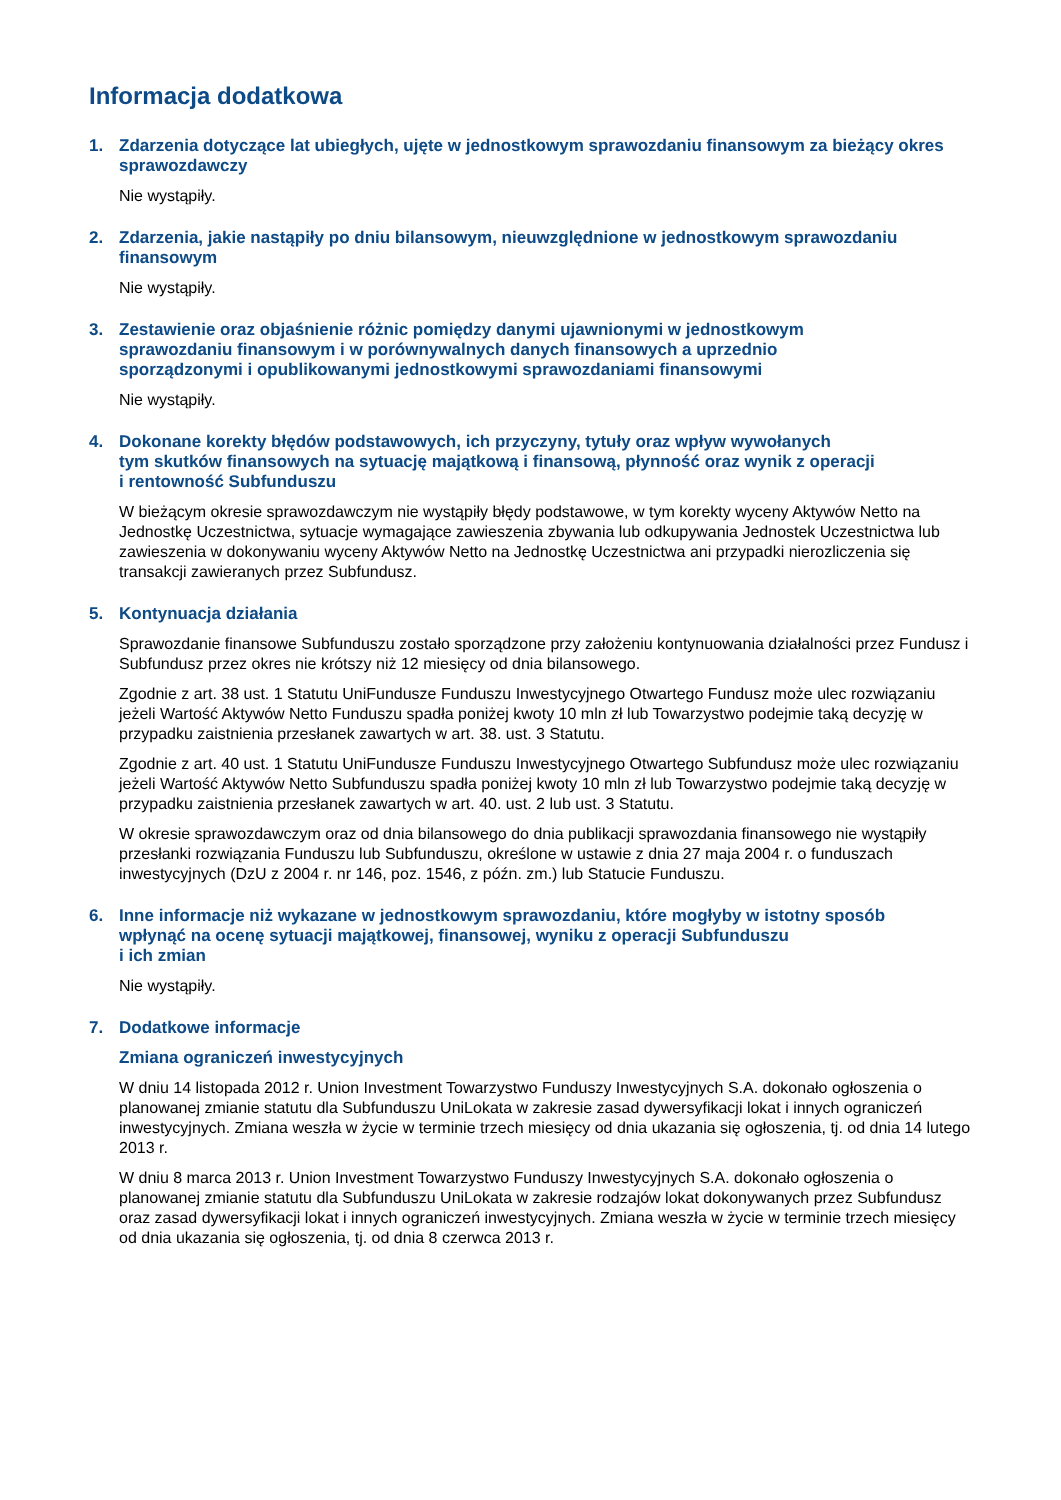Informacja dodatkowa
1. Zdarzenia dotyczące lat ubiegłych, ujęte w jednostkowym sprawozdaniu finansowym za bieżący okres sprawozdawczy
Nie wystąpiły.
2. Zdarzenia, jakie nastąpiły po dniu bilansowym, nieuwzględnione w jednostkowym sprawozdaniu finansowym
Nie wystąpiły.
3. Zestawienie oraz objaśnienie różnic pomiędzy danymi ujawnionymi w jednostkowym
sprawozdaniu finansowym i w porównywalnych danych finansowych a uprzednio
sporządzonymi i opublikowanymi jednostkowymi sprawozdaniami finansowymi
Nie wystąpiły.
4. Dokonane korekty błędów podstawowych, ich przyczyny, tytuły oraz wpływ wywołanych
tym skutków finansowych na sytuację majątkową i finansową, płynność oraz wynik z operacji
i rentowność Subfunduszu
W bieżącym okresie sprawozdawczym nie wystąpiły błędy podstawowe, w tym korekty wyceny Aktywów Netto na Jednostkę Uczestnictwa, sytuacje wymagające zawieszenia zbywania lub odkupywania Jednostek Uczestnictwa lub zawieszenia w dokonywaniu wyceny Aktywów Netto na Jednostkę Uczestnictwa ani przypadki nierozliczenia się transakcji zawieranych przez Subfundusz.
5. Kontynuacja działania
Sprawozdanie finansowe Subfunduszu zostało sporządzone przy założeniu kontynuowania działalności przez Fundusz i Subfundusz przez okres nie krótszy niż 12 miesięcy od dnia bilansowego.
Zgodnie z art. 38 ust. 1 Statutu UniFundusze Funduszu Inwestycyjnego Otwartego Fundusz może ulec rozwiązaniu jeżeli Wartość Aktywów Netto Funduszu spadła poniżej kwoty 10 mln zł lub Towarzystwo podejmie taką decyzję w przypadku zaistnienia przesłanek zawartych w art. 38. ust. 3 Statutu.
Zgodnie z art. 40 ust. 1 Statutu UniFundusze Funduszu Inwestycyjnego Otwartego Subfundusz może ulec rozwiązaniu jeżeli Wartość Aktywów Netto Subfunduszu spadła poniżej kwoty 10 mln zł lub Towarzystwo podejmie taką decyzję w przypadku zaistnienia przesłanek zawartych w art. 40. ust. 2 lub ust. 3 Statutu.
W okresie sprawozdawczym oraz od dnia bilansowego do dnia publikacji sprawozdania finansowego nie wystąpiły przesłanki rozwiązania Funduszu lub Subfunduszu, określone w ustawie z dnia 27 maja 2004 r. o funduszach inwestycyjnych (DzU z 2004 r. nr 146, poz. 1546, z późn. zm.) lub Statucie Funduszu.
6. Inne informacje niż wykazane w jednostkowym sprawozdaniu, które mogłyby w istotny sposób
wpłynąć na ocenę sytuacji majątkowej, finansowej, wyniku z operacji Subfunduszu
i ich zmian
Nie wystąpiły.
7. Dodatkowe informacje
Zmiana ograniczeń inwestycyjnych
W dniu 14 listopada 2012 r. Union Investment Towarzystwo Funduszy Inwestycyjnych S.A. dokonało ogłoszenia o planowanej zmianie statutu dla Subfunduszu UniLokata w zakresie zasad dywersyfikacji lokat i innych ograniczeń inwestycyjnych. Zmiana weszła w życie w terminie trzech miesięcy od dnia ukazania się ogłoszenia, tj. od dnia 14 lutego 2013 r.
W dniu 8 marca 2013 r. Union Investment Towarzystwo Funduszy Inwestycyjnych S.A. dokonało ogłoszenia o planowanej zmianie statutu dla Subfunduszu UniLokata w zakresie rodzajów lokat dokonywanych przez Subfundusz oraz zasad dywersyfikacji lokat i innych ograniczeń inwestycyjnych. Zmiana weszła w życie w terminie trzech miesięcy od dnia ukazania się ogłoszenia, tj. od dnia 8 czerwca 2013 r.